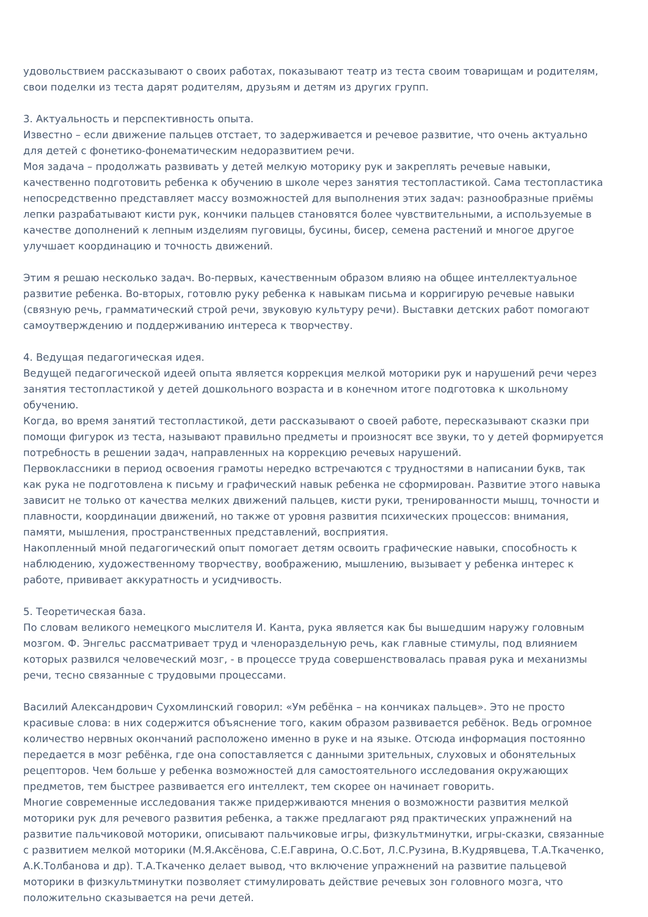удовольствием рассказывают о своих работах, показывают театр из теста своим товарищам и родителям, свои поделки из теста дарят родителям, друзьям и детям из других групп.
3. Актуальность и перспективность опыта.
Известно – если движение пальцев отстает, то задерживается и речевое развитие, что очень актуально для детей с фонетико-фонематическим недоразвитием речи.
Моя задача – продолжать развивать у детей мелкую моторику рук и закреплять речевые навыки, качественно подготовить ребенка к обучению в школе через занятия тестопластикой. Сама тестопластика непосредственно представляет массу возможностей для выполнения этих задач: разнообразные приёмы лепки разрабатывают кисти рук, кончики пальцев становятся более чувствительными, а используемые в качестве дополнений к лепным изделиям пуговицы, бусины, бисер, семена растений и многое другое улучшает координацию и точность движений.
Этим я решаю несколько задач. Во-первых, качественным образом влияю на общее интеллектуальное развитие ребенка. Во-вторых, готовлю руку ребенка к навыкам письма и корригирую речевые навыки (связную речь, грамматический строй речи, звуковую культуру речи). Выставки детских работ помогают самоутверждению и поддерживанию интереса к творчеству.
4. Ведущая педагогическая идея.
Ведущей педагогической идеей опыта является коррекция мелкой моторики рук и нарушений речи через занятия тестопластикой у детей дошкольного возраста и в конечном итоге подготовка к школьному обучению.
Когда, во время занятий тестопластикой, дети рассказывают о своей работе, пересказывают сказки при помощи фигурок из теста, называют правильно предметы и произносят все звуки, то у детей формируется потребность в решении задач, направленных на коррекцию речевых нарушений.
Первоклассники в период освоения грамоты нередко встречаются с трудностями в написании букв, так как рука не подготовлена к письму и графический навык ребенка не сформирован. Развитие этого навыка зависит не только от качества мелких движений пальцев, кисти руки, тренированности мышц, точности и плавности, координации движений, но также от уровня развития психических процессов: внимания, памяти, мышления, пространственных представлений, восприятия.
Накопленный мной педагогический опыт помогает детям освоить графические навыки, способность к наблюдению, художественному творчеству, воображению, мышлению, вызывает у ребенка интерес к работе, прививает аккуратность и усидчивость.
5. Теоретическая база.
По словам великого немецкого мыслителя И. Канта, рука является как бы вышедшим наружу головным мозгом. Ф. Энгельс рассматривает труд и членораздельную речь, как главные стимулы, под влиянием которых развился человеческий мозг, - в процессе труда совершенствовалась правая рука и механизмы речи, тесно связанные с трудовыми процессами.
Василий Александрович Сухомлинский говорил: «Ум ребёнка – на кончиках пальцев». Это не просто красивые слова: в них содержится объяснение того, каким образом развивается ребёнок. Ведь огромное количество нервных окончаний расположено именно в руке и на языке. Отсюда информация постоянно передается в мозг ребёнка, где она сопоставляется с данными зрительных, слуховых и обонятельных рецепторов. Чем больше у ребенка возможностей для самостоятельного исследования окружающих предметов, тем быстрее развивается его интеллект, тем скорее он начинает говорить.
Многие современные исследования также придерживаются мнения о возможности развития мелкой моторики рук для речевого развития ребенка, а также предлагают ряд практических упражнений на развитие пальчиковой моторики, описывают пальчиковые игры, физкультминутки, игры-сказки, связанные с развитием мелкой моторики (М.Я.Аксёнова, С.Е.Гаврина, О.С.Бот, Л.С.Рузина, В.Кудрявцева, Т.А.Ткаченко, А.К.Толбанова и др). Т.А.Ткаченко делает вывод, что включение упражнений на развитие пальцевой моторики в физкультминутки позволяет стимулировать действие речевых зон головного мозга, что положительно сказывается на речи детей.